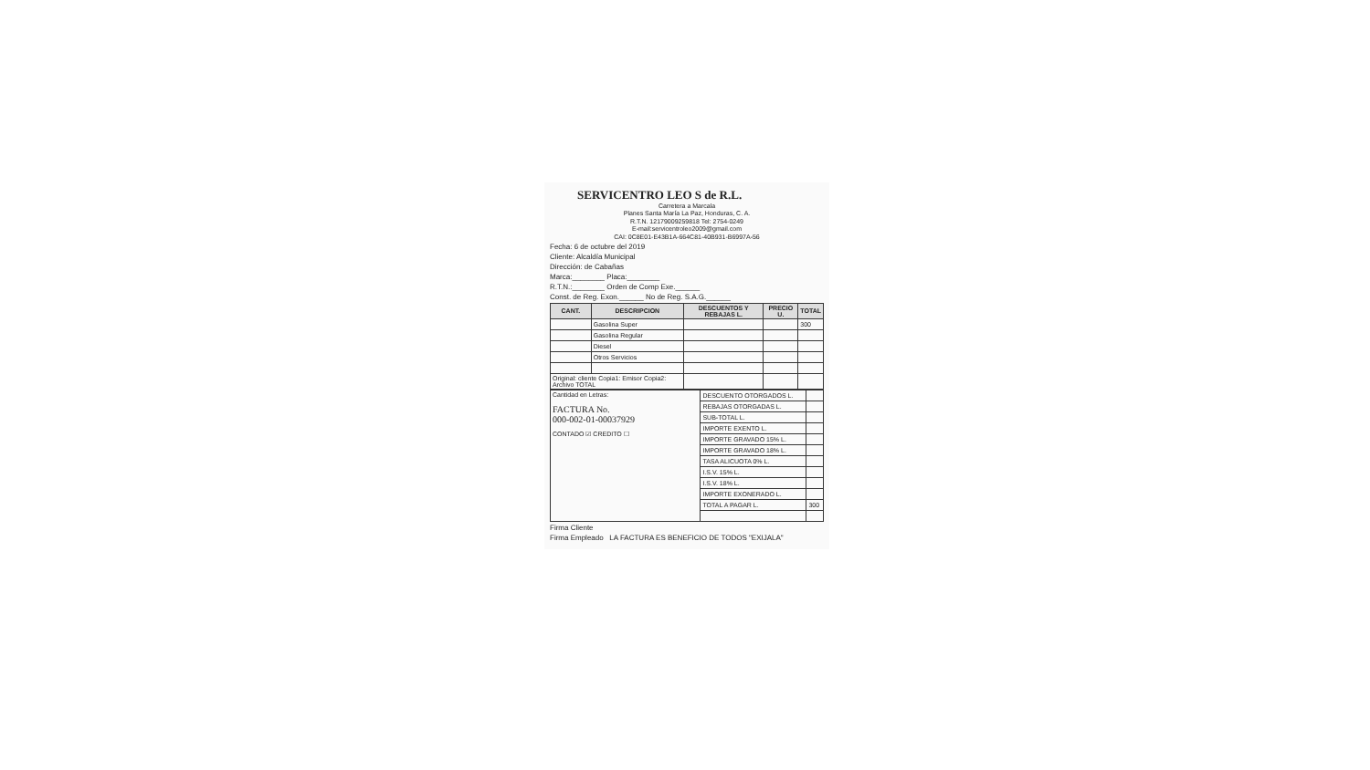SERVICENTRO LEO S de R.L.
Carretera a Marcala
Planes Santa María La Paz, Honduras, C. A.
R.T.N. 12179009259818 Tel: 2754-0249
E-mail:servicentroleo2009@gmail.com
CAI: 0C8E01-E43B1A-664C81-40B931-B6997A-56
Fecha: 6 de octubre del 2019
Cliente: Alcaldía Municipal
Dirección: de Cabañas
Marca:________ Placa:________
R.T.N.:________ Orden de Comp Exe.______
Const. de Reg. Exon.______ No de Reg. S.A.G.______
| CANT. | DESCRIPCION | DESCUENTOS Y REBAJAS L. | PRECIO U. | TOTAL |
| --- | --- | --- | --- | --- |
| | Gasolina Super | | | 300 |
| | Gasolina Regular | | | |
| | Diesel | | | |
| | Otros Servicios | | | |
| Original: cliente Copia1: Emisor Copia2: Archivo TOTAL | | | | |
| Cantidad en Letras: FACTURA No. 000-002-01-00037929 CONTADO ☑ CREDITO ☐ | DESCUENTO OTORGADOS L. | |
| | REBAJAS OTORGADAS L. | |
| | SUB-TOTAL L. | |
| | IMPORTE EXENTO L. | |
| | IMPORTE GRAVADO 15% L. | |
| | IMPORTE GRAVADO 18% L. | |
| | TASA ALICUOTA 0% L. | |
| | I.S.V. 15% L. | |
| | I.S.V. 18% L. | |
| | IMPORTE EXONERADO L. | |
| | TOTAL A PAGAR L. | 300 |
Firma Cliente
Firma Empleado LA FACTURA ES BENEFICIO DE TODOS "EXIJALA"